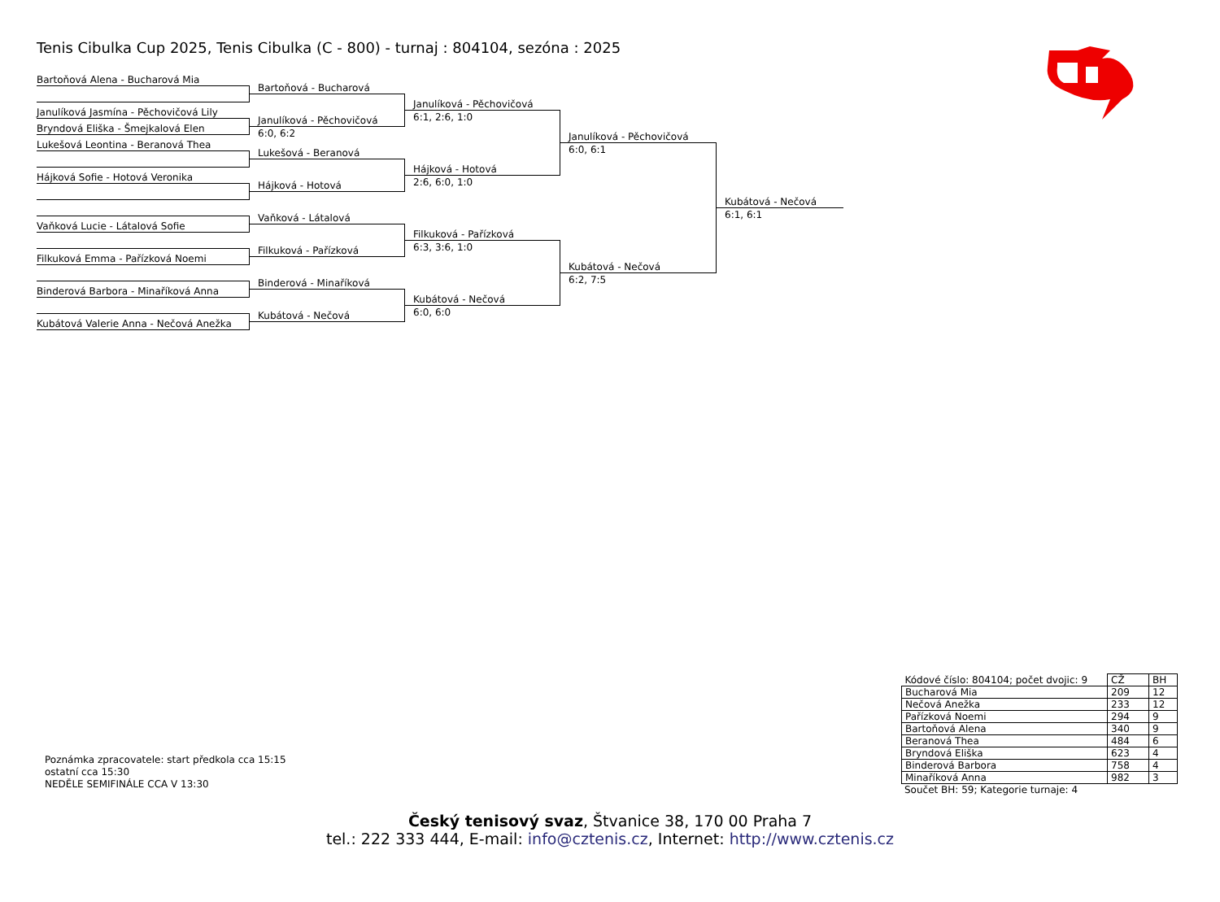Tenis Cibulka Cup 2025, Tenis Cibulka (C - 800) - turnaj : 804104, sezóna : 2025
Bartoňová Alena - Bucharová Mia
Janulíková Jasmína - Pěchovičová Lily
Bryndová Eliška - Šmejkalová Elen
Lukešová Leontina - Beranová Thea
Hájková Sofie - Hotová Veronika
Vaňková Lucie - Látalová Sofie
Filkuková Emma - Pařízková Noemi
Binderová Barbora - Minaříková Anna
Kubátová Valerie Anna - Nečová Anežka
Bartoňová - Bucharová
Janulíková - Pěchovičová
6:0, 6:2
Lukešová - Beranová
Hájková - Hotová
Vaňková - Látalová
Filkuková - Pařízková
Binderová - Minaříková
Kubátová - Nečová
Janulíková - Pěchovičová
6:1, 2:6, 1:0
Hájková - Hotová
2:6, 6:0, 1:0
Filkuková - Pařízková
6:3, 3:6, 1:0
Kubátová - Nečová
6:0, 6:0
Janulíková - Pěchovičová
6:0, 6:1
Kubátová - Nečová
6:2, 7:5
Kubátová - Nečová
6:1, 6:1
Poznámka zpracovatele: start předkola cca 15:15
ostatní cca 15:30
NEDĚLE SEMIFINÁLE CCA V 13:30
| Kódové číslo: 804104; počet dvojic: 9 | CŽ | BH |
| Bucharová Mia | 209 | 12 |
| Nečová Anežka | 233 | 12 |
| Pařízková Noemi | 294 | 9 |
| Bartoňová Alena | 340 | 9 |
| Beranová Thea | 484 | 6 |
| Bryndová Eliška | 623 | 4 |
| Binderová Barbora | 758 | 4 |
| Minaříková Anna | 982 | 3 |
Součet BH: 59; Kategorie turnaje: 4
Český tenisový svaz, Štvanice 38, 170 00 Praha 7
tel.: 222 333 444, E-mail: info@cztenis.cz, Internet: http://www.cztenis.cz